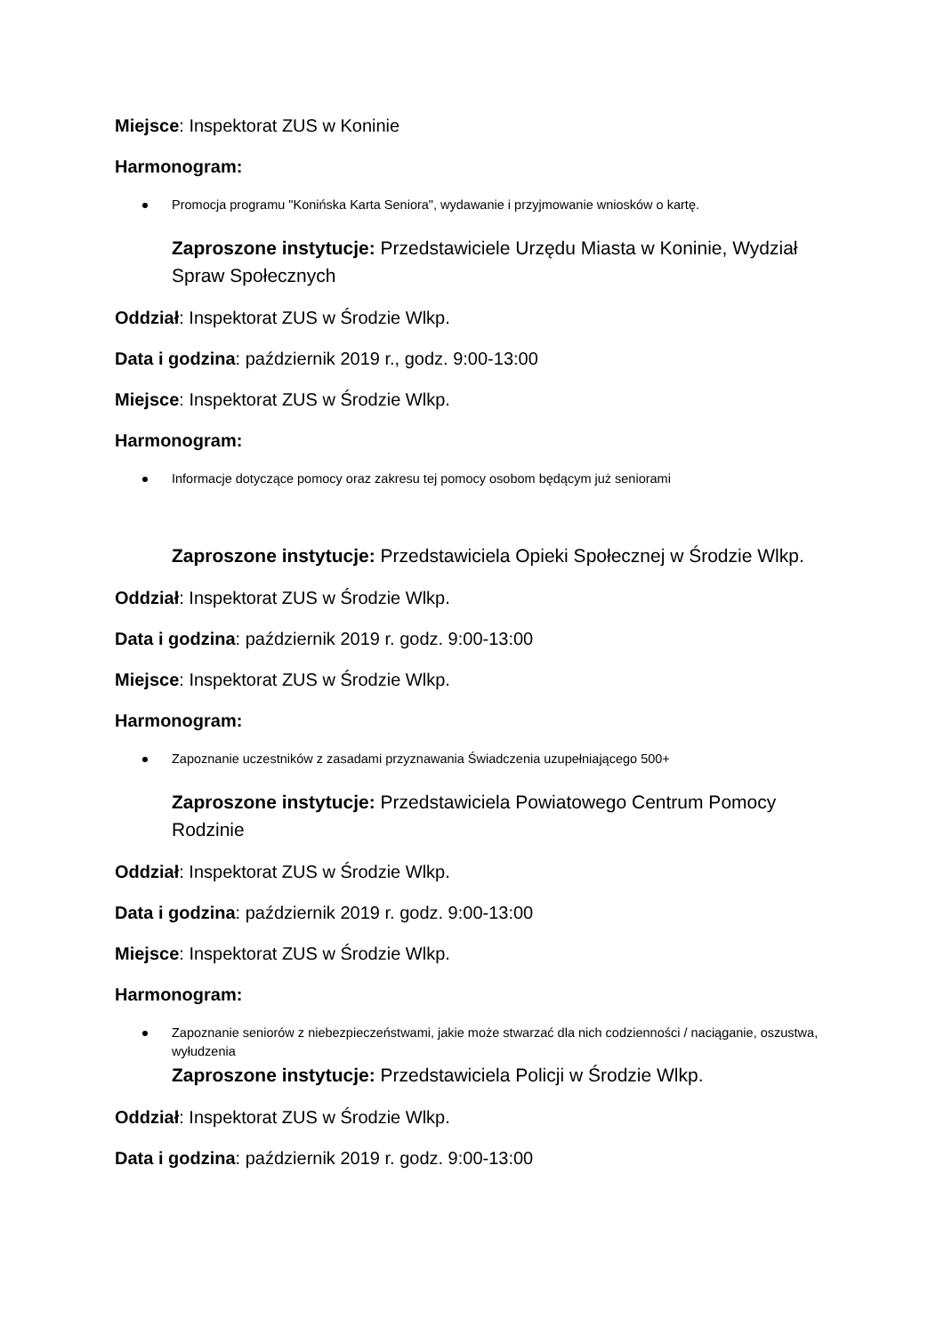Miejsce: Inspektorat ZUS w Koninie
Harmonogram:
Promocja programu "Konińska Karta Seniora", wydawanie i przyjmowanie wniosków o kartę.
Zaproszone instytucje: Przedstawiciele Urzędu Miasta w Koninie, Wydział Spraw Społecznych
Oddział: Inspektorat ZUS w Środzie Wlkp.
Data i godzina: październik 2019 r., godz. 9:00-13:00
Miejsce: Inspektorat ZUS w Środzie Wlkp.
Harmonogram:
Informacje dotyczące pomocy oraz zakresu tej pomocy osobom będącym już seniorami
Zaproszone instytucje: Przedstawiciela Opieki Społecznej w Środzie Wlkp.
Oddział: Inspektorat ZUS w Środzie Wlkp.
Data i godzina: październik 2019 r. godz. 9:00-13:00
Miejsce: Inspektorat ZUS w Środzie Wlkp.
Harmonogram:
Zapoznanie uczestników z zasadami przyznawania Świadczenia uzupełniającego 500+
Zaproszone instytucje: Przedstawiciela Powiatowego Centrum Pomocy Rodzinie
Oddział: Inspektorat ZUS w Środzie Wlkp.
Data i godzina: październik 2019 r. godz. 9:00-13:00
Miejsce: Inspektorat ZUS w Środzie Wlkp.
Harmonogram:
Zapoznanie seniorów z niebezpieczeństwami, jakie może stwarzać dla nich codzienności / naciąganie, oszustwa, wyłudzenia
Zaproszone instytucje: Przedstawiciela Policji w Środzie Wlkp.
Oddział: Inspektorat ZUS w Środzie Wlkp.
Data i godzina: październik 2019 r. godz. 9:00-13:00